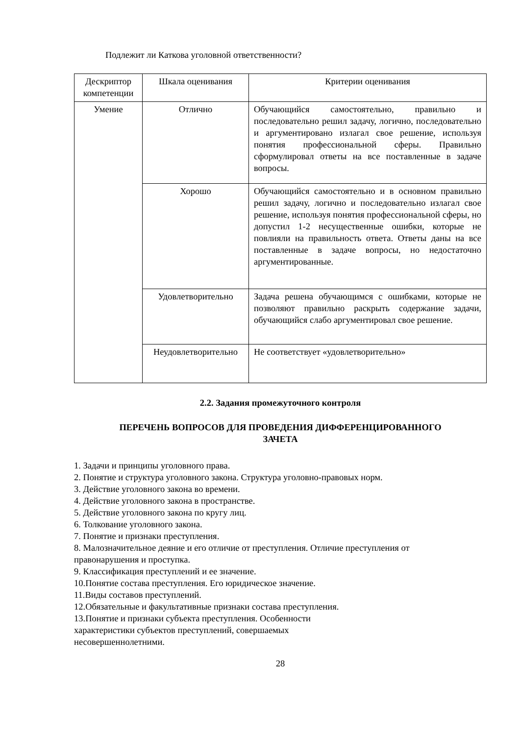Подлежит ли Каткова уголовной ответственности?
| Дескриптор компетенции | Шкала оценивания | Критерии оценивания |
| Умение | Отлично | Обучающийся самостоятельно, правильно и последовательно решил задачу, логично, последовательно и аргументировано излагал свое решение, используя понятия профессиональной сферы. Правильно сформулировал ответы на все поставленные в задаче вопросы. |
| | Хорошо | Обучающийся самостоятельно и в основном правильно решил задачу, логично и последовательно излагал свое решение, используя понятия профессиональной сферы, но допустил 1-2 несущественные ошибки, которые не повлияли на правильность ответа. Ответы даны на все поставленные в задаче вопросы, но недостаточно аргументированные. |
| | Удовлетворительно | Задача решена обучающимся с ошибками, которые не позволяют правильно раскрыть содержание задачи, обучающийся слабо аргументировал свое решение. |
| | Неудовлетворительно | Не соответствует «удовлетворительно» |
2.2. Задания промежуточного контроля
ПЕРЕЧЕНЬ ВОПРОСОВ ДЛЯ ПРОВЕДЕНИЯ ДИФФЕРЕНЦИРОВАННОГО
ЗАЧЕТА
1. Задачи и принципы уголовного права.
2. Понятие и структура уголовного закона. Структура уголовно-правовых норм.
3. Действие уголовного закона во времени.
4. Действие уголовного закона в пространстве.
5. Действие уголовного закона по кругу лиц.
6. Толкование уголовного закона.
7. Понятие и признаки преступления.
8. Малозначительное деяние и его отличие от преступления. Отличие преступления от правонарушения и проступка.
9. Классификация преступлений и ее значение.
10.Понятие состава преступления. Его юридическое значение.
11.Виды составов преступлений.
12.Обязательные и факультативные признаки состава преступления.
13.Понятие и признаки субъекта преступления. Особенности характеристики субъектов преступлений, совершаемых несовершеннолетними.
28